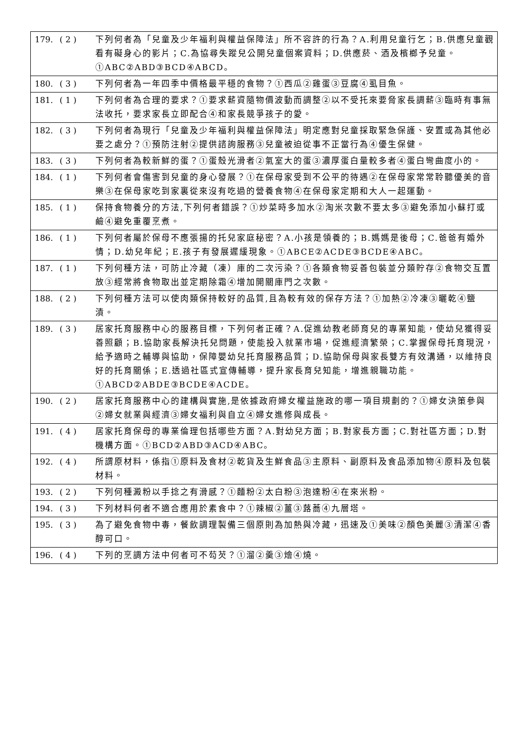| 179. | ( 2 ) | 下列何者為「兒童及少年福利與權益保障法」所不容許的行為？A.利用兒童行乞；B.供應兒童觀看有礙身心的影片；C.為協尋失蹤兒公開兒童個案資料；D.供應菸、酒及檳榔予兒童。①ABC②ABD③BCD④ABCD。 |
| 180. | ( 3 ) | 下列何者為一年四季中價格最平穩的食物？①西瓜②雞蛋③豆腐④虱目魚。 |
| 181. | ( 1 ) | 下列何者為合理的要求？①要求薪資隨物價波動而調整②以不受托來要脅家長調薪③臨時有事無法收托，要求家長立即配合④和家長競爭孩子的愛。 |
| 182. | ( 3 ) | 下列何者為現行「兒童及少年福利與權益保障法」明定應對兒童採取緊急保護、安置或為其他必要之處分？①預防注射②提供諮詢服務③兒童被迫從事不正當行為④優生保健。 |
| 183. | ( 3 ) | 下列何者為較新鮮的蛋？①蛋殼光滑者②氣室大的蛋③濃厚蛋白量較多者④蛋白彎曲度小的。 |
| 184. | ( 1 ) | 下列何者會傷害到兒童的身心發展？①在保母家受到不公平的待遇②在保母家常常聆聽優美的音樂③在保母家吃到家裏從來沒有吃過的營養食物④在保母家定期和大人一起運動。 |
| 185. | ( 1 ) | 保持食物養分的方法,下列何者錯誤？①炒菜時多加水②淘米次數不要太多③避免添加小蘇打或鹼④避免重覆烹煮。 |
| 186. | ( 1 ) | 下列何者屬於保母不應張揚的托兒家庭秘密？A.小孩是領養的；B.媽媽是後母；C.爸爸有婚外情；D.幼兒年紀；E.孩子有發展遲緩現象。①ABCE②ACDE③BCDE④ABC。 |
| 187. | ( 1 ) | 下列何種方法，可防止冷藏（凍）庫的二次污染？①各類食物妥善包裝並分類貯存②食物交互置放③經常將食物取出並定期除霜④增加開關庫門之次數。 |
| 188. | ( 2 ) | 下列何種方法可以使肉類保持較好的品質,且為較有效的保存方法？①加熱②冷凍③曬乾④鹽漬。 |
| 189. | ( 3 ) | 居家托育服務中心的服務目標，下列何者正確？A.促進幼教老師育兒的專業知能，使幼兒獲得妥善照顧；B.協助家長解決托兒問題，使能投入就業市場，促進經濟繁榮；C.掌握保母托育現況，給予適時之輔導與協助，保障嬰幼兒托育服務品質；D.協助保母與家長雙方有效溝通，以維持良好的托育關係；E.透過社區式宣傳輔導，提升家長育兒知能，增進親職功能。①ABCD②ABDE③BCDE④ACDE。 |
| 190. | ( 2 ) | 居家托育服務中心的建構與實施,是依據政府婦女權益施政的哪一項目規劃的？①婦女決策參與②婦女就業與經濟③婦女福利與自立④婦女進修與成長。 |
| 191. | ( 4 ) | 居家托育保母的專業倫理包括哪些方面？A.對幼兒方面；B.對家長方面；C.對社區方面；D.對機構方面。①BCD②ABD③ACD④ABC。 |
| 192. | ( 4 ) | 所謂原材料，係指①原料及食材②乾貨及生鮮食品③主原料、副原料及食品添加物④原料及包裝材料。 |
| 193. | ( 2 ) | 下列何種澱粉以手捻之有滑感？①麵粉②太白粉③泡達粉④在來米粉。 |
| 194. | ( 3 ) | 下列材料何者不適合應用於素食中？①辣椒②薑③蕗蕎④九層塔。 |
| 195. | ( 3 ) | 為了避免食物中毒，餐飲調理製備三個原則為加熱與冷藏，迅速及①美味②顏色美麗③清潔④香醇可口。 |
| 196. | ( 4 ) | 下列的烹調方法中何者可不芶芡？①溜②羹③燴④燒。 |